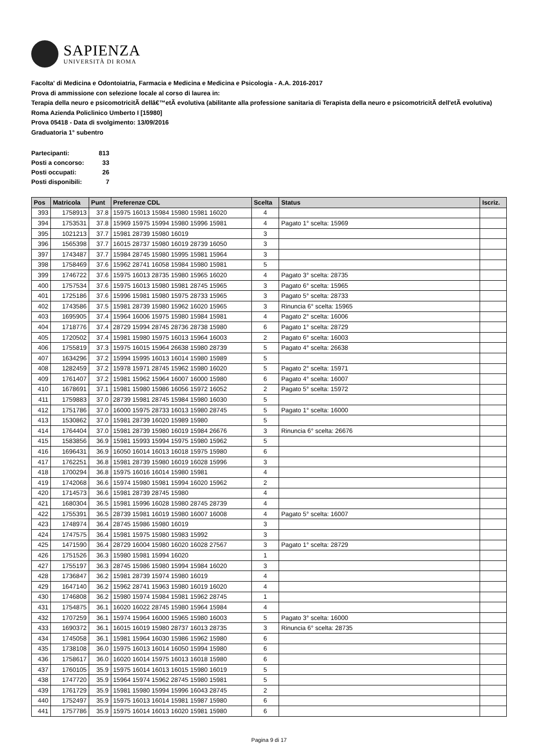SAPIENZA
UNIVERSITÀ DI ROMA
Facolta' di Medicina e Odontoiatria, Farmacia e Medicina e Medicina e Psicologia - A.A. 2016-2017
Prova di ammissione con selezione locale al corso di laurea in:
Terapia della neuro e psicomotricitÃ dellâ€™etÃ evolutiva (abilitante alla professione sanitaria di Terapista della neuro e psicomotricitÃ dell'etÃ evolutiva) Roma Azienda Policlinico Umberto I [15980]
Prova 05418 - Data di svolgimento: 13/09/2016
Graduatoria 1° subentro
| Partecipanti: | 813 |
| Posti a concorso: | 33 |
| Posti occupati: | 26 |
| Posti disponibili: | 7 |
| Pos | Matricola | Punt | Preferenze CDL | Scelta | Status | Iscriz. |
| --- | --- | --- | --- | --- | --- | --- |
| 393 | 1758913 | 37.8 | 15975 16013 15984 15980 15981 16020 | 4 | | |
| 394 | 1753531 | 37.8 | 15969 15975 15994 15980 15996 15981 | 4 | Pagato 1° scelta: 15969 | |
| 395 | 1021213 | 37.7 | 15981 28739 15980 16019 | 3 | | |
| 396 | 1565398 | 37.7 | 16015 28737 15980 16019 28739 16050 | 3 | | |
| 397 | 1743487 | 37.7 | 15984 28745 15980 15995 15981 15964 | 3 | | |
| 398 | 1758469 | 37.6 | 15962 28741 16058 15984 15980 15981 | 5 | | |
| 399 | 1746722 | 37.6 | 15975 16013 28735 15980 15965 16020 | 4 | Pagato 3° scelta: 28735 | |
| 400 | 1757534 | 37.6 | 15975 16013 15980 15981 28745 15965 | 3 | Pagato 6° scelta: 15965 | |
| 401 | 1725186 | 37.6 | 15996 15981 15980 15975 28733 15965 | 3 | Pagato 5° scelta: 28733 | |
| 402 | 1743586 | 37.5 | 15981 28739 15980 15962 16020 15965 | 3 | Rinuncia 6° scelta: 15965 | |
| 403 | 1695905 | 37.4 | 15964 16006 15975 15980 15984 15981 | 4 | Pagato 2° scelta: 16006 | |
| 404 | 1718776 | 37.4 | 28729 15994 28745 28736 28738 15980 | 6 | Pagato 1° scelta: 28729 | |
| 405 | 1720502 | 37.4 | 15981 15980 15975 16013 15964 16003 | 2 | Pagato 6° scelta: 16003 | |
| 406 | 1755819 | 37.3 | 15975 16015 15964 26638 15980 28739 | 5 | Pagato 4° scelta: 26638 | |
| 407 | 1634296 | 37.2 | 15994 15995 16013 16014 15980 15989 | 5 | | |
| 408 | 1282459 | 37.2 | 15978 15971 28745 15962 15980 16020 | 5 | Pagato 2° scelta: 15971 | |
| 409 | 1761407 | 37.2 | 15981 15962 15964 16007 16000 15980 | 6 | Pagato 4° scelta: 16007 | |
| 410 | 1678691 | 37.1 | 15981 15980 15986 16056 15972 16052 | 2 | Pagato 5° scelta: 15972 | |
| 411 | 1759883 | 37.0 | 28739 15981 28745 15984 15980 16030 | 5 | | |
| 412 | 1751786 | 37.0 | 16000 15975 28733 16013 15980 28745 | 5 | Pagato 1° scelta: 16000 | |
| 413 | 1530862 | 37.0 | 15981 28739 16020 15989 15980 | 5 | | |
| 414 | 1764404 | 37.0 | 15981 28739 15980 16019 15984 26676 | 3 | Rinuncia 6° scelta: 26676 | |
| 415 | 1583856 | 36.9 | 15981 15993 15994 15975 15980 15962 | 5 | | |
| 416 | 1696431 | 36.9 | 16050 16014 16013 16018 15975 15980 | 6 | | |
| 417 | 1762251 | 36.8 | 15981 28739 15980 16019 16028 15996 | 3 | | |
| 418 | 1700294 | 36.8 | 15975 16016 16014 15980 15981 | 4 | | |
| 419 | 1742068 | 36.6 | 15974 15980 15981 15994 16020 15962 | 2 | | |
| 420 | 1714573 | 36.6 | 15981 28739 28745 15980 | 4 | | |
| 421 | 1680304 | 36.5 | 15981 15996 16028 15980 28745 28739 | 4 | | |
| 422 | 1755391 | 36.5 | 28739 15981 16019 15980 16007 16008 | 4 | Pagato 5° scelta: 16007 | |
| 423 | 1748974 | 36.4 | 28745 15986 15980 16019 | 3 | | |
| 424 | 1747575 | 36.4 | 15981 15975 15980 15983 15992 | 3 | | |
| 425 | 1471590 | 36.4 | 28729 16004 15980 16020 16028 27567 | 3 | Pagato 1° scelta: 28729 | |
| 426 | 1751526 | 36.3 | 15980 15981 15994 16020 | 1 | | |
| 427 | 1755197 | 36.3 | 28745 15986 15980 15994 15984 16020 | 3 | | |
| 428 | 1736847 | 36.2 | 15981 28739 15974 15980 16019 | 4 | | |
| 429 | 1647140 | 36.2 | 15962 28741 15963 15980 16019 16020 | 4 | | |
| 430 | 1746808 | 36.2 | 15980 15974 15984 15981 15962 28745 | 1 | | |
| 431 | 1754875 | 36.1 | 16020 16022 28745 15980 15964 15984 | 4 | | |
| 432 | 1707259 | 36.1 | 15974 15964 16000 15965 15980 16003 | 5 | Pagato 3° scelta: 16000 | |
| 433 | 1690372 | 36.1 | 16015 16019 15980 28737 16013 28735 | 3 | Rinuncia 6° scelta: 28735 | |
| 434 | 1745058 | 36.1 | 15981 15964 16030 15986 15962 15980 | 6 | | |
| 435 | 1738108 | 36.0 | 15975 16013 16014 16050 15994 15980 | 6 | | |
| 436 | 1758617 | 36.0 | 16020 16014 15975 16013 16018 15980 | 6 | | |
| 437 | 1760105 | 35.9 | 15975 16014 16013 16015 15980 16019 | 5 | | |
| 438 | 1747720 | 35.9 | 15964 15974 15962 28745 15980 15981 | 5 | | |
| 439 | 1761729 | 35.9 | 15981 15980 15994 15996 16043 28745 | 2 | | |
| 440 | 1752497 | 35.9 | 15975 16013 16014 15981 15987 15980 | 6 | | |
| 441 | 1757786 | 35.9 | 15975 16014 16013 16020 15981 15980 | 6 | | |
Pagina 9 di 17